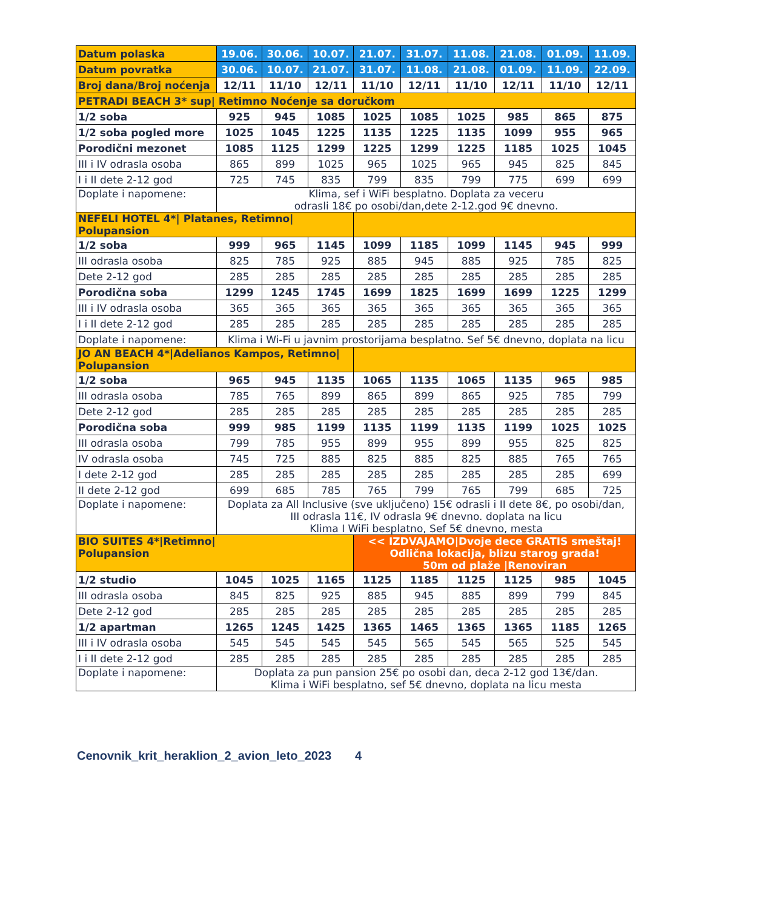| Datum polaska | 19.06. | 30.06. | 10.07. | 21.07. | 31.07. | 11.08. | 21.08. | 01.09. | 11.09. |
| Datum povratka | 30.06. | 10.07. | 21.07. | 31.07. | 11.08. | 21.08. | 01.09. | 11.09. | 22.09. |
| Broj dana/Broj noćenja | 12/11 | 11/10 | 12/11 | 11/10 | 12/11 | 11/10 | 12/11 | 11/10 | 12/11 |
| PETRADI BEACH 3* sup/ Retimno Noćenje sa doručkom | | | | | | | | | |
| 1/2 soba | 925 | 945 | 1085 | 1025 | 1085 | 1025 | 985 | 865 | 875 |
| 1/2 soba pogled more | 1025 | 1045 | 1225 | 1135 | 1225 | 1135 | 1099 | 955 | 965 |
| Porodični mezonet | 1085 | 1125 | 1299 | 1225 | 1299 | 1225 | 1185 | 1025 | 1045 |
| III i IV odrasla osoba | 865 | 899 | 1025 | 965 | 1025 | 965 | 945 | 825 | 845 |
| I i II dete 2-12 god | 725 | 745 | 835 | 799 | 835 | 799 | 775 | 699 | 699 |
| Doplate i napomene: | Klima, sef i WiFi besplatno. Doplata za veceru odrasli 18€ po osobi/dan,dete 2-12.god 9€ dnevno. | | | | | | | | |
| NEFELI HOTEL 4*/ Platanes, Retimno/ Polupansion | | | | | | | | | |
| 1/2 soba | 999 | 965 | 1145 | 1099 | 1185 | 1099 | 1145 | 945 | 999 |
| III odrasla osoba | 825 | 785 | 925 | 885 | 945 | 885 | 925 | 785 | 825 |
| Dete 2-12 god | 285 | 285 | 285 | 285 | 285 | 285 | 285 | 285 | 285 |
| Porodična soba | 1299 | 1245 | 1745 | 1699 | 1825 | 1699 | 1699 | 1225 | 1299 |
| III i IV odrasla osoba | 365 | 365 | 365 | 365 | 365 | 365 | 365 | 365 | 365 |
| I i II dete 2-12 god | 285 | 285 | 285 | 285 | 285 | 285 | 285 | 285 | 285 |
| Doplate i napomene: | Klima i Wi-Fi u javnim prostorijama besplatno. Sef 5€ dnevno, doplata na licu | | | | | | | | |
| JO AN BEACH 4*/Adelianos Kampos, Retimno/ Polupansion | | | | | | | | | |
| 1/2 soba | 965 | 945 | 1135 | 1065 | 1135 | 1065 | 1135 | 965 | 985 |
| III odrasla osoba | 785 | 765 | 899 | 865 | 899 | 865 | 925 | 785 | 799 |
| Dete 2-12 god | 285 | 285 | 285 | 285 | 285 | 285 | 285 | 285 | 285 |
| Porodična soba | 999 | 985 | 1199 | 1135 | 1199 | 1135 | 1199 | 1025 | 1025 |
| III odrasla osoba | 799 | 785 | 955 | 899 | 955 | 899 | 955 | 825 | 825 |
| IV odrasla osoba | 745 | 725 | 885 | 825 | 885 | 825 | 885 | 765 | 765 |
| I dete 2-12 god | 285 | 285 | 285 | 285 | 285 | 285 | 285 | 285 | 699 |
| II dete 2-12 god | 699 | 685 | 785 | 765 | 799 | 765 | 799 | 685 | 725 |
| Doplate i napomene: | Doplata za All Inclusive (sve uključeno) 15€ odrasli i II dete 8€, po osobi/dan, III odrasla 11€, IV odrasla 9€ dnevno. doplata na licu Klima I WiFi besplatno, Sef 5€ dnevno, mesta | | | | | | | | |
| BIO SUITES 4*/Retimno/ Polupansion | | | | << IZDVAJAMO/Dvoje dece GRATIS smeštaj! Odlična lokacija, blizu starog grada! 50m od plaže /Renoviran | | | | | |
| 1/2 studio | 1045 | 1025 | 1165 | 1125 | 1185 | 1125 | 1125 | 985 | 1045 |
| III odrasla osoba | 845 | 825 | 925 | 885 | 945 | 885 | 899 | 799 | 845 |
| Dete 2-12 god | 285 | 285 | 285 | 285 | 285 | 285 | 285 | 285 | 285 |
| 1/2 apartman | 1265 | 1245 | 1425 | 1365 | 1465 | 1365 | 1365 | 1185 | 1265 |
| III i IV odrasla osoba | 545 | 545 | 545 | 545 | 565 | 545 | 565 | 525 | 545 |
| I i II dete 2-12 god | 285 | 285 | 285 | 285 | 285 | 285 | 285 | 285 | 285 |
| Doplate i napomene: | Doplata za pun pansion 25€ po osobi dan, deca 2-12 god 13€/dan. Klima i WiFi besplatno, sef 5€ dnevno, doplata na licu mesta | | | | | | | | |
Cenovnik_krit_heraklion_2_avion_leto_2023 4